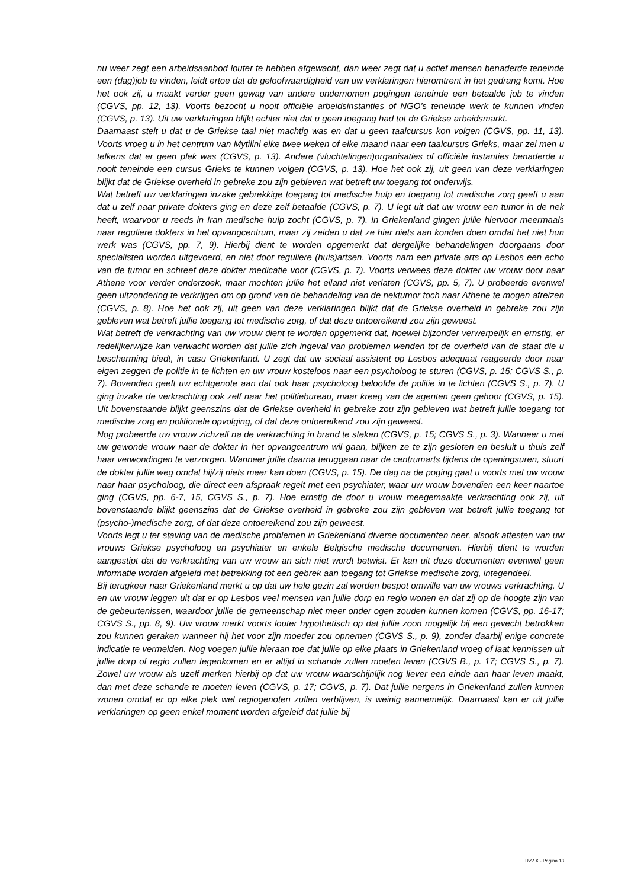nu weer zegt een arbeidsaanbod louter te hebben afgewacht, dan weer zegt dat u actief mensen benaderde teneinde een (dag)job te vinden, leidt ertoe dat de geloofwaardigheid van uw verklaringen hieromtrent in het gedrang komt. Hoe het ook zij, u maakt verder geen gewag van andere ondernomen pogingen teneinde een betaalde job te vinden (CGVS, pp. 12, 13). Voorts bezocht u nooit officiële arbeidsinstanties of NGO’s teneinde werk te kunnen vinden (CGVS, p. 13). Uit uw verklaringen blijkt echter niet dat u geen toegang had tot de Griekse arbeidsmarkt.
Daarnaast stelt u dat u de Griekse taal niet machtig was en dat u geen taalcursus kon volgen (CGVS, pp. 11, 13). Voorts vroeg u in het centrum van Mytilini elke twee weken of elke maand naar een taalcursus Grieks, maar zei men u telkens dat er geen plek was (CGVS, p. 13). Andere (vluchtelingen)organisaties of officiële instanties benaderde u nooit teneinde een cursus Grieks te kunnen volgen (CGVS, p. 13). Hoe het ook zij, uit geen van deze verklaringen blijkt dat de Griekse overheid in gebreke zou zijn gebleven wat betreft uw toegang tot onderwijs.
Wat betreft uw verklaringen inzake gebrekkige toegang tot medische hulp en toegang tot medische zorg geeft u aan dat u zelf naar private dokters ging en deze zelf betaalde (CGVS, p. 7). U legt uit dat uw vrouw een tumor in de nek heeft, waarvoor u reeds in Iran medische hulp zocht (CGVS, p. 7). In Griekenland gingen jullie hiervoor meermaals naar reguliere dokters in het opvangcentrum, maar zij zeiden u dat ze hier niets aan konden doen omdat het niet hun werk was (CGVS, pp. 7, 9). Hierbij dient te worden opgemerkt dat dergelijke behandelingen doorgaans door specialisten worden uitgevoerd, en niet door reguliere (huis)artsen. Voorts nam een private arts op Lesbos een echo van de tumor en schreef deze dokter medicatie voor (CGVS, p. 7). Voorts verwees deze dokter uw vrouw door naar Athene voor verder onderzoek, maar mochten jullie het eiland niet verlaten (CGVS, pp. 5, 7). U probeerde evenwel geen uitzondering te verkrijgen om op grond van de behandeling van de nektumor toch naar Athene te mogen afreizen (CGVS, p. 8). Hoe het ook zij, uit geen van deze verklaringen blijkt dat de Griekse overheid in gebreke zou zijn gebleven wat betreft jullie toegang tot medische zorg, of dat deze ontoereikend zou zijn geweest.
Wat betreft de verkrachting van uw vrouw dient te worden opgemerkt dat, hoewel bijzonder verwerpelijk en ernstig, er redelijkerwijze kan verwacht worden dat jullie zich ingeval van problemen wenden tot de overheid van de staat die u bescherming biedt, in casu Griekenland. U zegt dat uw sociaal assistent op Lesbos adequaat reageerde door naar eigen zeggen de politie in te lichten en uw vrouw kosteloos naar een psycholoog te sturen (CGVS, p. 15; CGVS S., p. 7). Bovendien geeft uw echtgenote aan dat ook haar psycholoog beloofde de politie in te lichten (CGVS S., p. 7). U ging inzake de verkrachting ook zelf naar het politiebureau, maar kreeg van de agenten geen gehoor (CGVS, p. 15). Uit bovenstaande blijkt geenszins dat de Griekse overheid in gebreke zou zijn gebleven wat betreft jullie toegang tot medische zorg en politionele opvolging, of dat deze ontoereikend zou zijn geweest.
Nog probeerde uw vrouw zichzelf na de verkrachting in brand te steken (CGVS, p. 15; CGVS S., p. 3). Wanneer u met uw gewonde vrouw naar de dokter in het opvangcentrum wil gaan, blijken ze te zijn gesloten en besluit u thuis zelf haar verwondingen te verzorgen. Wanneer jullie daarna teruggaan naar de centrumarts tijdens de openingsuren, stuurt de dokter jullie weg omdat hij/zij niets meer kan doen (CGVS, p. 15). De dag na de poging gaat u voorts met uw vrouw naar haar psycholoog, die direct een afspraak regelt met een psychiater, waar uw vrouw bovendien een keer naartoe ging (CGVS, pp. 6-7, 15, CGVS S., p. 7). Hoe ernstig de door u vrouw meegemaakte verkrachting ook zij, uit bovenstaande blijkt geenszins dat de Griekse overheid in gebreke zou zijn gebleven wat betreft jullie toegang tot (psycho-)medische zorg, of dat deze ontoereikend zou zijn geweest.
Voorts legt u ter staving van de medische problemen in Griekenland diverse documenten neer, alsook attesten van uw vrouws Griekse psycholoog en psychiater en enkele Belgische medische documenten. Hierbij dient te worden aangestipt dat de verkrachting van uw vrouw an sich niet wordt betwist. Er kan uit deze documenten evenwel geen informatie worden afgeleid met betrekking tot een gebrek aan toegang tot Griekse medische zorg, integendeel.
Bij terugkeer naar Griekenland merkt u op dat uw hele gezin zal worden bespot omwille van uw vrouws verkrachting. U en uw vrouw leggen uit dat er op Lesbos veel mensen van jullie dorp en regio wonen en dat zij op de hoogte zijn van de gebeurtenissen, waardoor jullie de gemeenschap niet meer onder ogen zouden kunnen komen (CGVS, pp. 16-17; CGVS S., pp. 8, 9). Uw vrouw merkt voorts louter hypothetisch op dat jullie zoon mogelijk bij een gevecht betrokken zou kunnen geraken wanneer hij het voor zijn moeder zou opnemen (CGVS S., p. 9), zonder daarbij enige concrete indicatie te vermelden. Nog voegen jullie hieraan toe dat jullie op elke plaats in Griekenland vroeg of laat kennissen uit jullie dorp of regio zullen tegenkomen en er altijd in schande zullen moeten leven (CGVS B., p. 17; CGVS S., p. 7). Zowel uw vrouw als uzelf merken hierbij op dat uw vrouw waarschijnlijk nog liever een einde aan haar leven maakt, dan met deze schande te moeten leven (CGVS, p. 17; CGVS, p. 7). Dat jullie nergens in Griekenland zullen kunnen wonen omdat er op elke plek wel regiogenoten zullen verblijven, is weinig aannemelijk. Daarnaast kan er uit jullie verklaringen op geen enkel moment worden afgeleid dat jullie bij
RvV X - Pagina 13